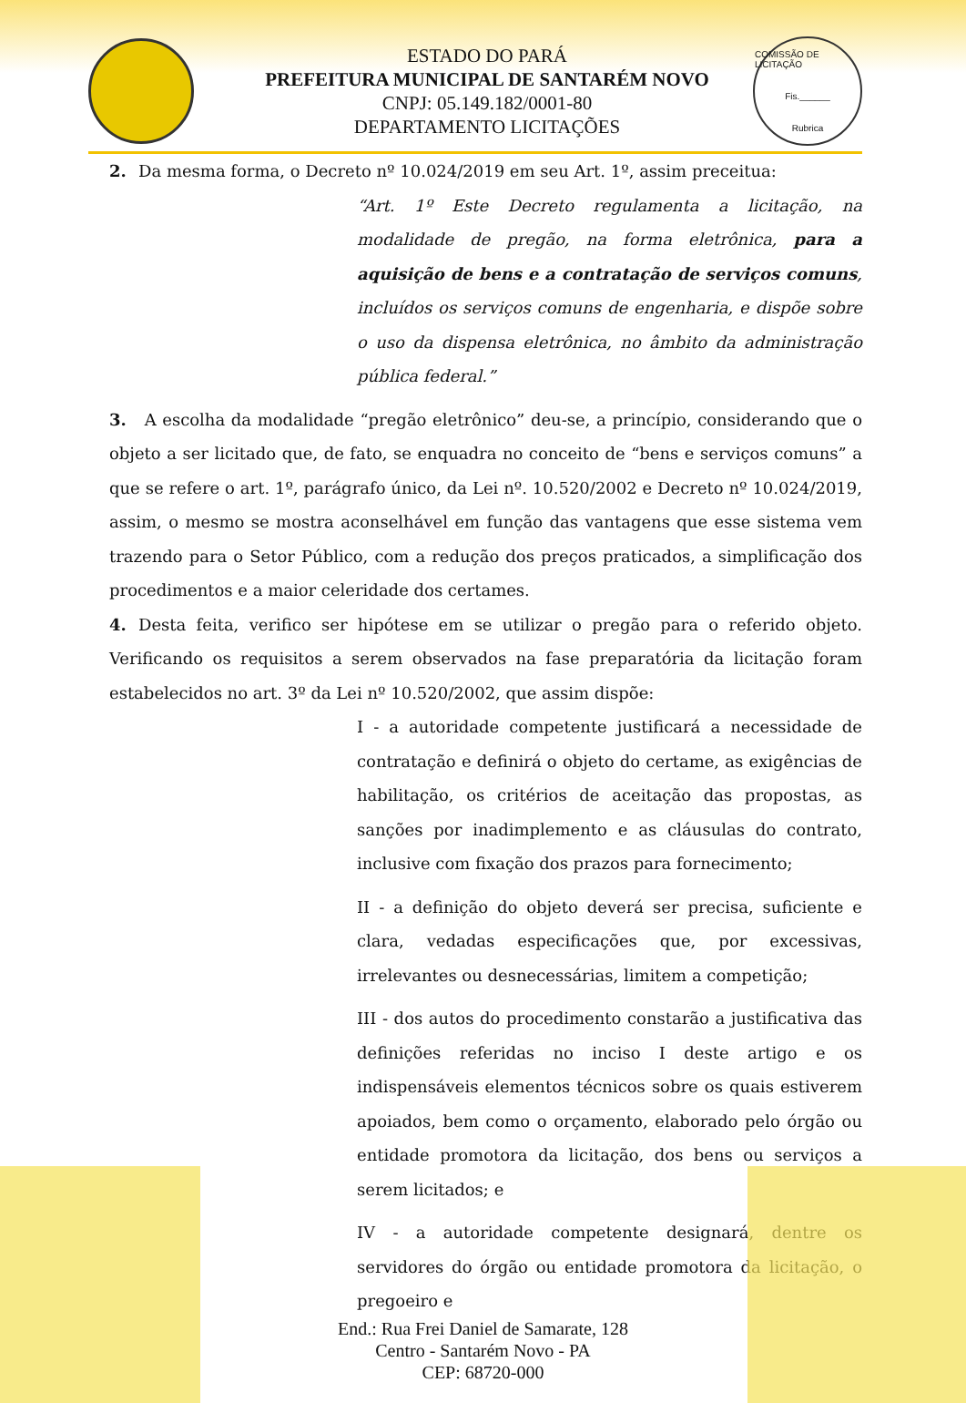ESTADO DO PARÁ
PREFEITURA MUNICIPAL DE SANTARÉM NOVO
CNPJ: 05.149.182/0001-80
DEPARTAMENTO LICITAÇÕES
COMISSÃO DE LICITAÇÃO
Fis.______
Rubrica
2. Da mesma forma, o Decreto nº 10.024/2019 em seu Art. 1º, assim preceitua:
“Art. 1º Este Decreto regulamenta a licitação, na modalidade de pregão, na forma eletrônica, para a aquisição de bens e a contratação de serviços comuns, incluídos os serviços comuns de engenharia, e dispõe sobre o uso da dispensa eletrônica, no âmbito da administração pública federal.”
3. A escolha da modalidade “pregão eletrônico” deu-se, a princípio, considerando que o objeto a ser licitado que, de fato, se enquadra no conceito de “bens e serviços comuns” a que se refere o art. 1º, parágrafo único, da Lei nº. 10.520/2002 e Decreto nº 10.024/2019, assim, o mesmo se mostra aconselhável em função das vantagens que esse sistema vem trazendo para o Setor Público, com a redução dos preços praticados, a simplificação dos procedimentos e a maior celeridade dos certames.
4. Desta feita, verifico ser hipótese em se utilizar o pregão para o referido objeto. Verificando os requisitos a serem observados na fase preparatória da licitação foram estabelecidos no art. 3º da Lei nº 10.520/2002, que assim dispõe:
I - a autoridade competente justificará a necessidade de contratação e definirá o objeto do certame, as exigências de habilitação, os critérios de aceitação das propostas, as sanções por inadimplemento e as cláusulas do contrato, inclusive com fixação dos prazos para fornecimento;
II - a definição do objeto deverá ser precisa, suficiente e clara, vedadas especificações que, por excessivas, irrelevantes ou desnecessárias, limitem a competição;
III - dos autos do procedimento constarão a justificativa das definições referidas no inciso I deste artigo e os indispensáveis elementos técnicos sobre os quais estiverem apoiados, bem como o orçamento, elaborado pelo órgão ou entidade promotora da licitação, dos bens ou serviços a serem licitados; e
IV - a autoridade competente designará, dentre os servidores do órgão ou entidade promotora da licitação, o pregoeiro e
End.: Rua Frei Daniel de Samarate, 128
Centro - Santarém Novo - PA
CEP: 68720-000